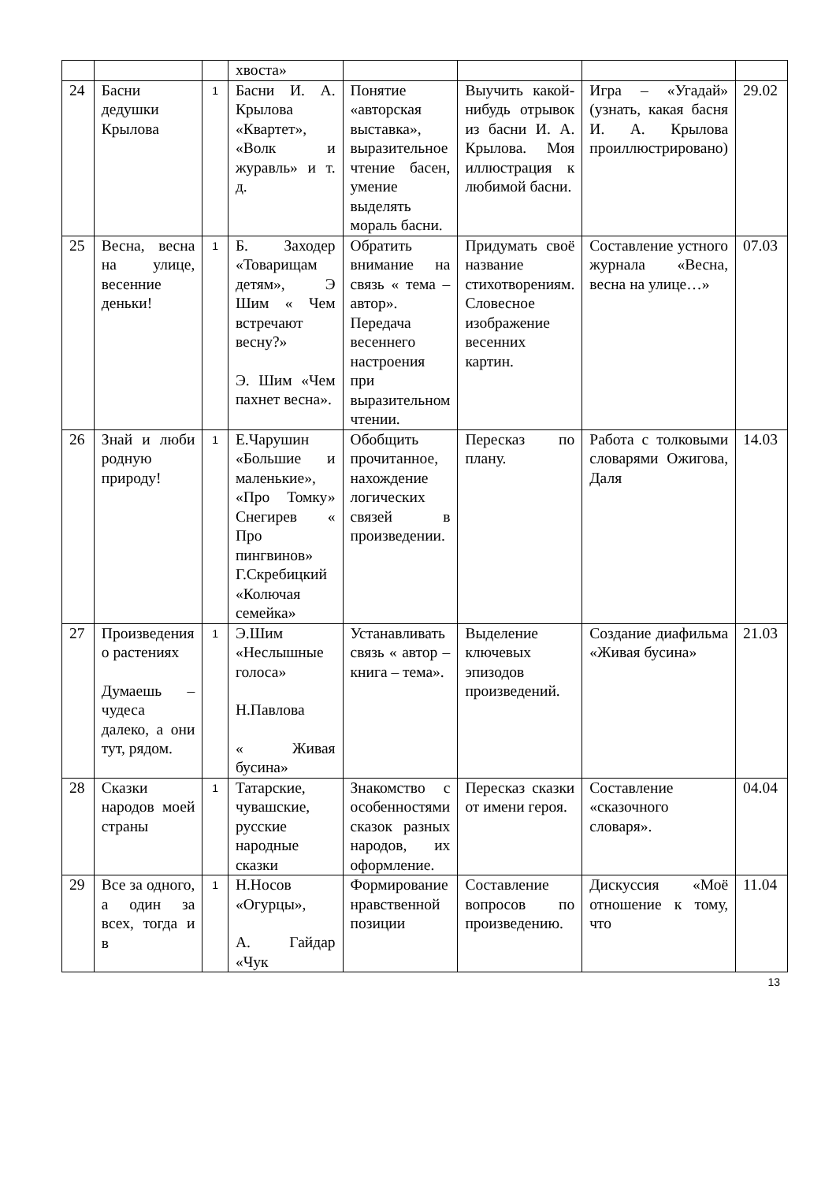| | | | хвоста» | | | | |
| 24 | Басни дедушки Крылова | 1 | Басни И. А. Крылова «Квартет», «Волк и журавль» и т. д. | Понятие «авторская выставка», выразительное чтение басен, умение выделять мораль басни. | Выучить какой- нибудь отрывок из басни И. А. Крылова. Моя иллюстрация к любимой басни. | Игра – «Угадай» (узнать, какая басня И. А. Крылова проиллюстрировано) | 29.02 |
| 25 | Весна, весна на улице, весенние деньки! | 1 | Б. Заходер «Товарищам детям», Э Шим « Чем встречают весну?» Э. Шим «Чем пахнет весна». | Обратить внимание на связь « тема – автор». Передача весеннего настроения при выразительном чтении. | Придумать своё название стихотворениям. Словесное изображение весенних картин. | Составление устного журнала «Весна, весна на улице…» | 07.03 |
| 26 | Знай и люби родную природу! | 1 | Е.Чарушин «Большие и маленькие», «Про Томку» Снегирев « Про пингвинов» Г.Скребицкий «Колючая семейка» | Обобщить прочитанное, нахождение логических связей в произведении. | Пересказ по плану. | Работа с толковыми словарями Ожигова, Даля | 14.03 |
| 27 | Произведения о растениях Думаешь – чудеса далеко, а они тут, рядом. | 1 | Э.Шим «Неслышные голоса» Н.Павлова « Живая бусина» | Устанавливать связь « автор – книга – тема». | Выделение ключевых эпизодов произведений. | Создание диафильма «Живая бусина» | 21.03 |
| 28 | Сказки народов моей страны | 1 | Татарские, чувашские, русские народные сказки | Знакомство с особенностями сказок разных народов, их оформление. | Пересказ сказки от имени героя. | Составление «сказочного словаря». | 04.04 |
| 29 | Все за одного, а один за всех, тогда и в | 1 | Н.Носов «Огурцы», А. Гайдар «Чук | Формирование нравственной позиции | Составление вопросов по произведению. | Дискуссия «Моё отношение к тому, что | 11.04 |
13